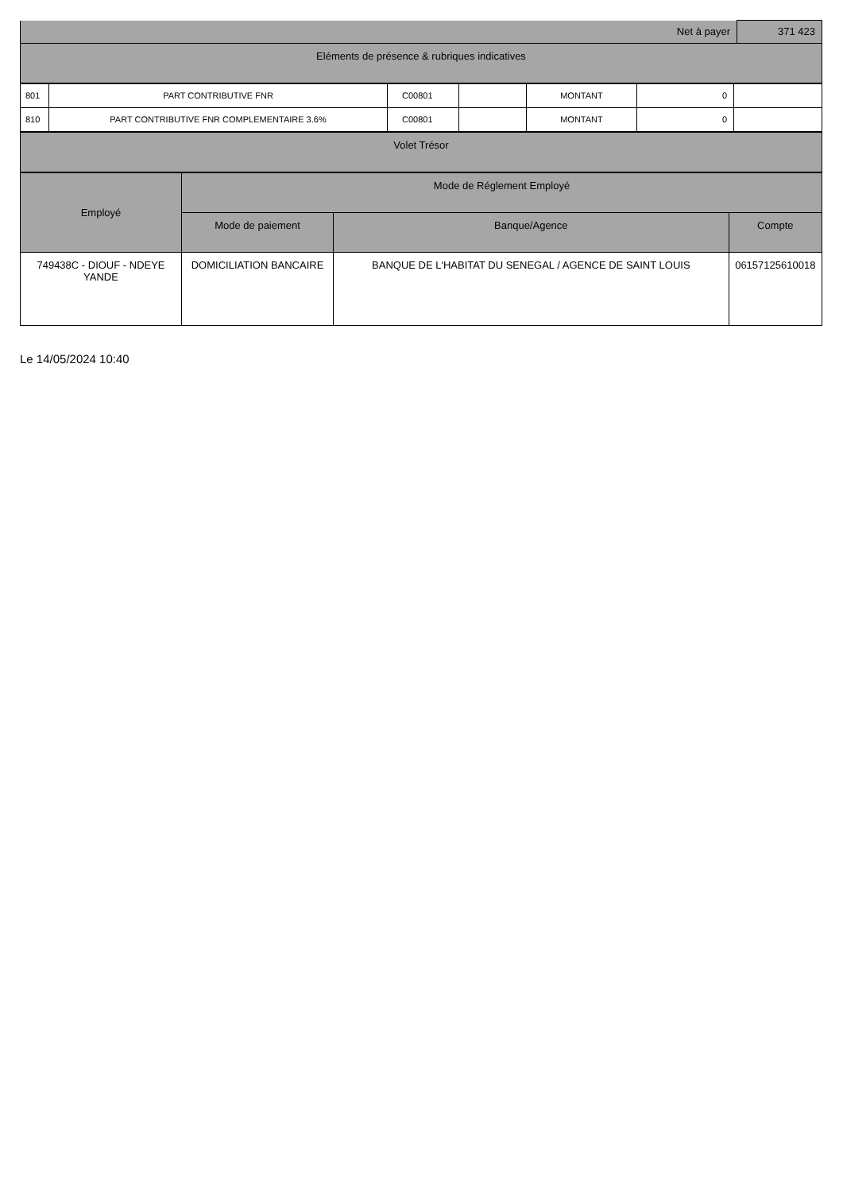| Net à payer | 371 423 |
| Eléments de présence & rubriques indicatives | |
| 801 | PART CONTRIBUTIVE FNR | C00801 | | MONTANT | 0 | |
| 810 | PART CONTRIBUTIVE FNR COMPLEMENTAIRE 3.6% | C00801 | | MONTANT | 0 | |
| Volet Trésor |
| Employé | Mode de Réglement Employé | | |
| | Mode de paiement | Banque/Agence | Compte |
| 749438C - DIOUF - NDEYE YANDE | DOMICILIATION BANCAIRE | BANQUE DE L'HABITAT DU SENEGAL / AGENCE DE SAINT LOUIS | 06157125610018 |
Le 14/05/2024 10:40